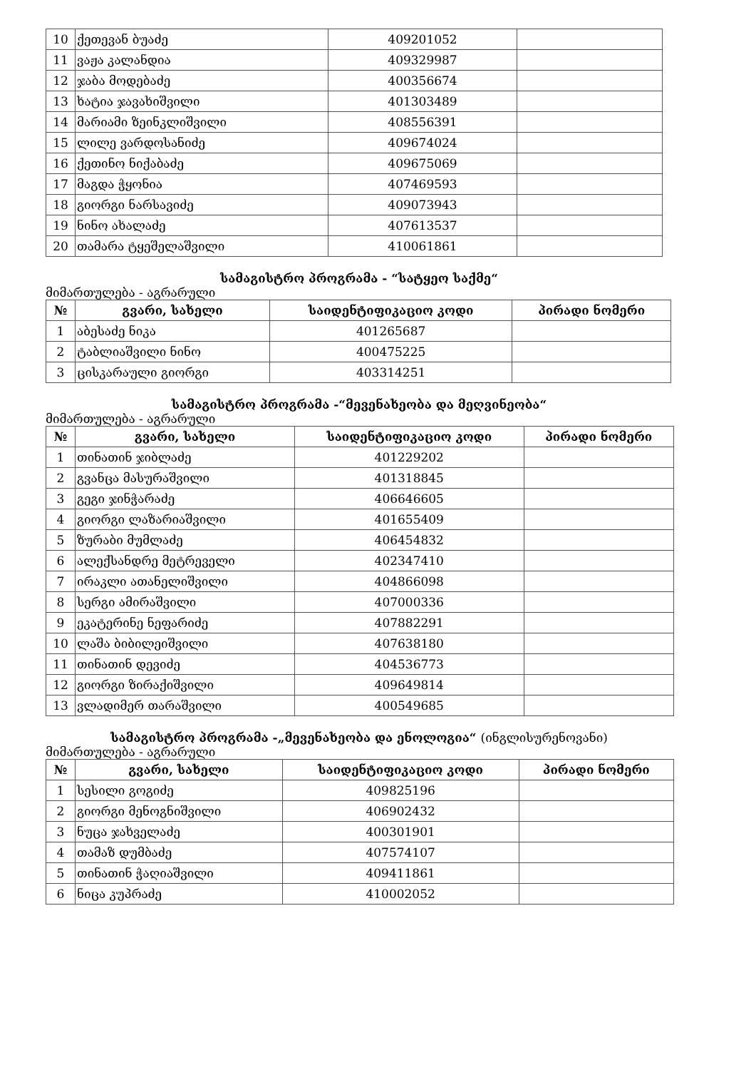| 10 | ქეთევან ბუაძე | 409201052 | |
| 11 | ვაჟა კალანდია | 409329987 | |
| 12 | ჯაბა მოდებაძე | 400356674 | |
| 13 | ხატია ჯავახიშვილი | 401303489 | |
| 14 | მარიამი ზეინკლიშვილი | 408556391 | |
| 15 | ლილე ვარდოსანიძე | 409674024 | |
| 16 | ქეთინო ნიქაბაძე | 409675069 | |
| 17 | მაგდა ჭყონია | 407469593 | |
| 18 | გიორგი ნარსავიძე | 409073943 | |
| 19 | ნინო ახალაძე | 407613537 | |
| 20 | თამარა ტყეშელაშვილი | 410061861 | |
სამაგისტრო პროგრამა - “სატყეო საქმე“
მიმართულება - აგრარული
| № | გვარი, სახელი | საიდენტიფიკაციო კოდი | პირადი ნომერი |
| --- | --- | --- | --- |
| 1 | აბესაძე ნიკა | 401265687 | |
| 2 | ტაბლიაშვილი ნინო | 400475225 | |
| 3 | ცისკარაული გიორგი | 403314251 | |
სამაგისტრო პროგრამა -“მევენახეობა და მეღვინეობა“
მიმართულება - აგრარული
| № | გვარი, სახელი | საიდენტიფიკაციო კოდი | პირადი ნომერი |
| --- | --- | --- | --- |
| 1 | თინათინ ჯიბლაძე | 401229202 | |
| 2 | გვანცა მასურაშვილი | 401318845 | |
| 3 | გეგი ჯინჭარაძე | 406646605 | |
| 4 | გიორგი ლაზარიაშვილი | 401655409 | |
| 5 | ზურაბი მუმლაძე | 406454832 | |
| 6 | ალექსანდრე მეტრეველი | 402347410 | |
| 7 | ირაკლი ათანელიშვილი | 404866098 | |
| 8 | სერგი ამირაშვილი | 407000336 | |
| 9 | ეკატერინე ნეფარიძე | 407882291 | |
| 10 | ლაშა ბიბილეიშვილი | 407638180 | |
| 11 | თინათინ დევიძე | 404536773 | |
| 12 | გიორგი ზირაქიშვილი | 409649814 | |
| 13 | ვლადიმერ თარაშვილი | 400549685 | |
სამაგისტრო პროგრამა -„მევენახეობა და ენოლოგია“ (ინგლისურენოვანი)
მიმართულება - აგრარული
| № | გვარი, სახელი | საიდენტიფიკაციო კოდი | პირადი ნომერი |
| --- | --- | --- | --- |
| 1 | სესილი გოგიძე | 409825196 | |
| 2 | გიორგი მენოგნიშვილი | 406902432 | |
| 3 | ნუცა ჯახველაძე | 400301901 | |
| 4 | თამაზ დუმბაძე | 407574107 | |
| 5 | თინათინ ჭაღიაშვილი | 409411861 | |
| 6 | ნიცა კუპრაძე | 410002052 | |